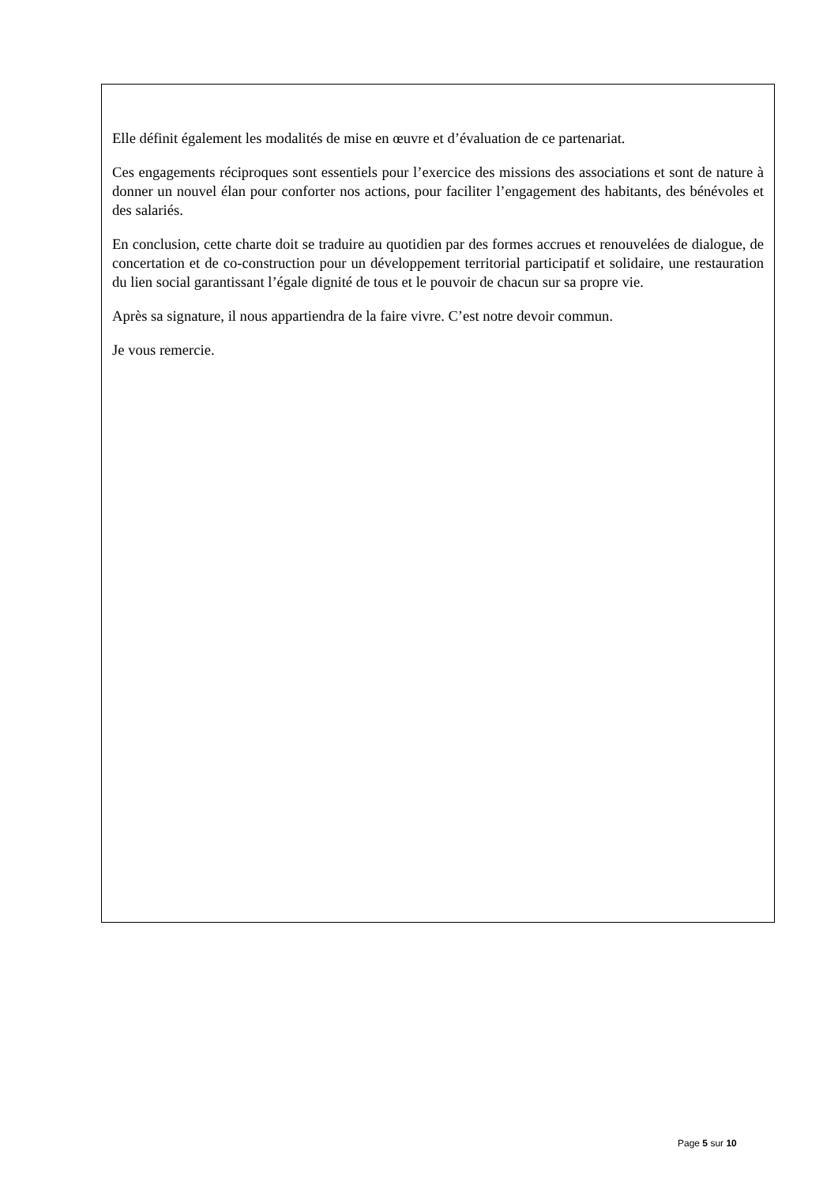Elle définit également les modalités de mise en œuvre et d’évaluation de ce partenariat.
Ces engagements réciproques sont essentiels pour l’exercice des missions des associations et sont de nature à donner un nouvel élan pour conforter nos actions, pour faciliter l’engagement des habitants, des bénévoles et des salariés.
En conclusion, cette charte doit se traduire au quotidien par des formes accrues et renouvelées de dialogue, de concertation et de co-construction pour un développement territorial participatif et solidaire, une restauration du lien social garantissant l’égale dignité de tous et le pouvoir de chacun sur sa propre vie.
Après sa signature, il nous appartiendra de la faire vivre. C’est notre devoir commun.
Je vous remercie.
Page 5 sur 10